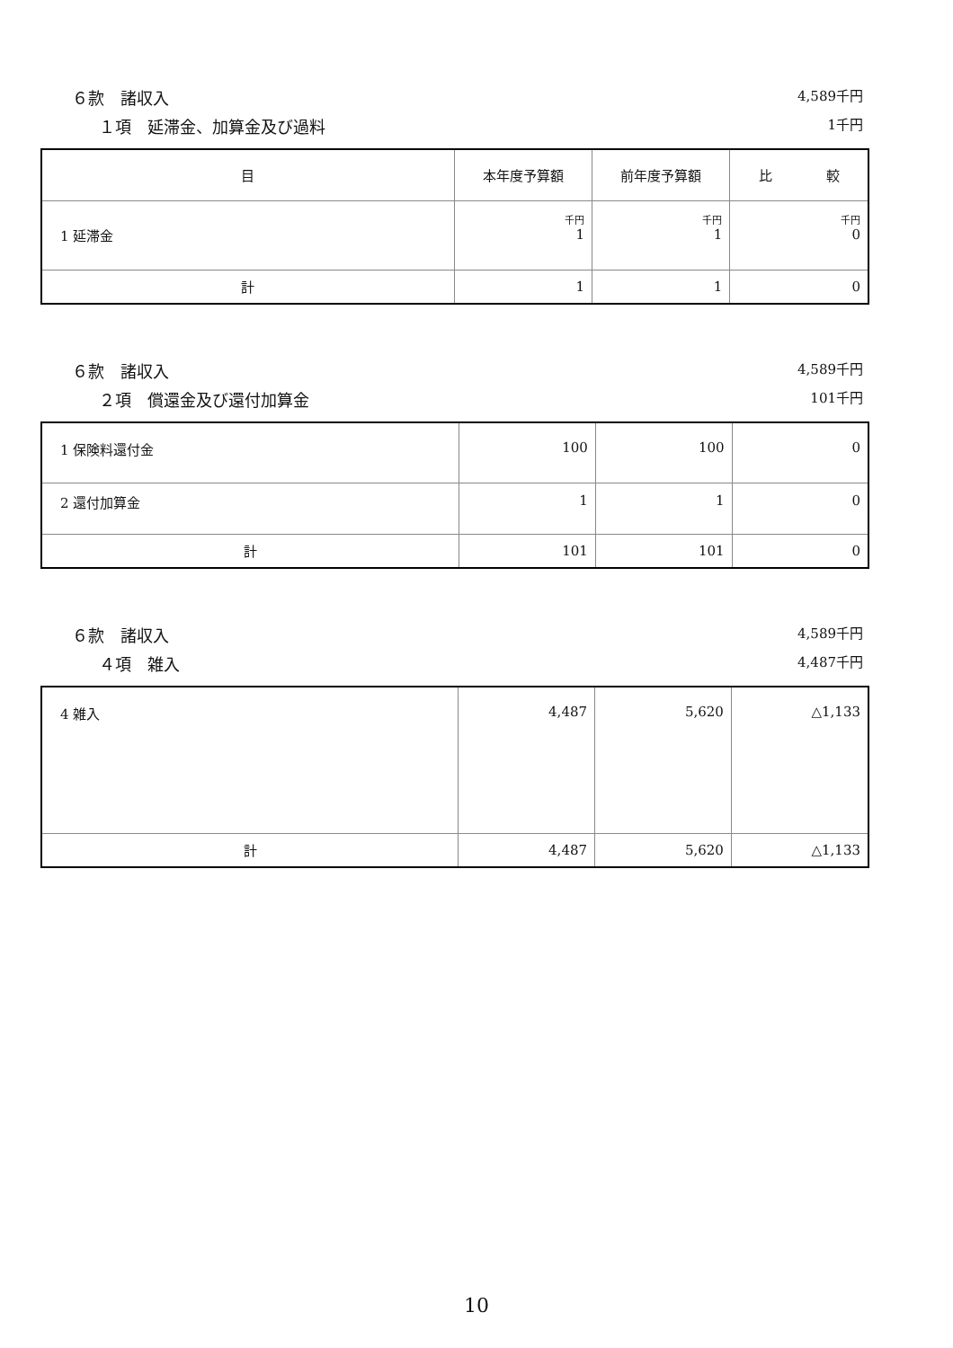６款　諸収入 4,589千円
１項　延滞金、加算金及び過料 1千円
| 目 | 本年度予算額 | 前年度予算額 | 比 較 |
| --- | --- | --- | --- |
| 1 延滞金 | 千円 1 | 千円 1 | 千円 0 |
| 計 | 1 | 1 | 0 |
６款　諸収入 4,589千円
２項　償還金及び還付加算金 101千円
| 1 保険料還付金 | 100 | 100 | 0 |
| 2 還付加算金 | 1 | 1 | 0 |
| 計 | 101 | 101 | 0 |
６款　諸収入 4,589千円
４項　雑入 4,487千円
| 4 雑入 | 4,487 | 5,620 | △1,133 |
| 計 | 4,487 | 5,620 | △1,133 |
10